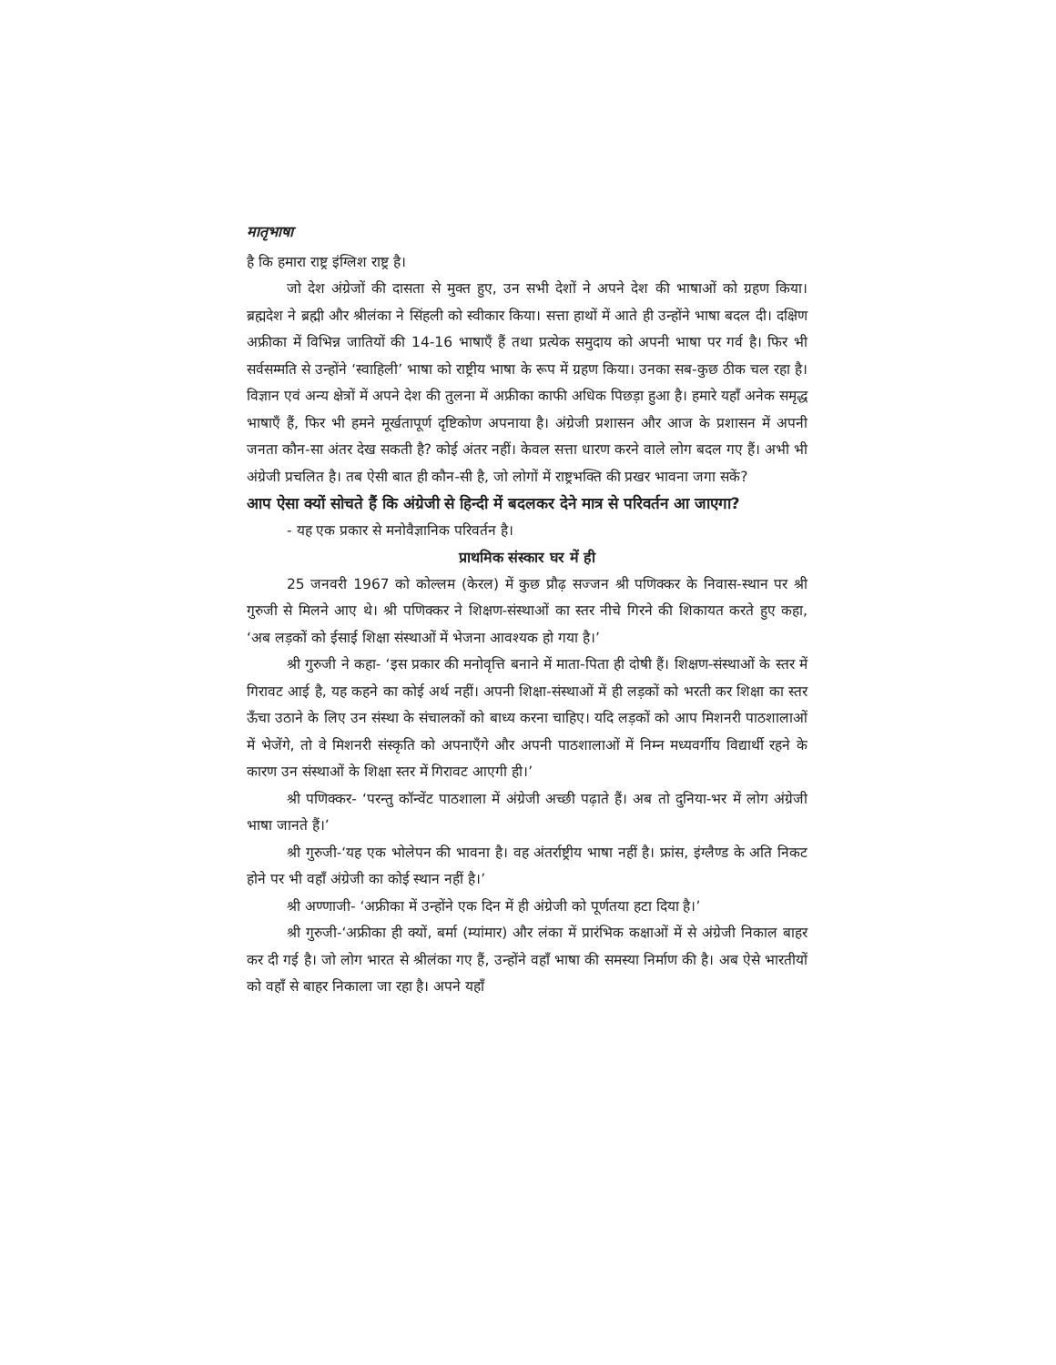मातृभाषा
है कि हमारा राष्ट्र इंग्लिश राष्ट्र है।
जो देश अंग्रेजों की दासता से मुक्त हुए, उन सभी देशों ने अपने देश की भाषाओं को ग्रहण किया। ब्रह्मदेश ने ब्रह्मी और श्रीलंका ने सिंहली को स्वीकार किया। सत्ता हाथों में आते ही उन्होंने भाषा बदल दी। दक्षिण अफ्रीका में विभिन्न जातियों की 14-16 भाषाएँ हैं तथा प्रत्येक समुदाय को अपनी भाषा पर गर्व है। फिर भी सर्वसम्मति से उन्होंने ‘स्वाहिली’ भाषा को राष्ट्रीय भाषा के रूप में ग्रहण किया। उनका सब-कुछ ठीक चल रहा है। विज्ञान एवं अन्य क्षेत्रों में अपने देश की तुलना में अफ्रीका काफी अधिक पिछड़ा हुआ है। हमारे यहाँ अनेक समृद्ध भाषाएँ हैं, फिर भी हमने मूर्खतापूर्ण दृष्टिकोण अपनाया है। अंग्रेजी प्रशासन और आज के प्रशासन में अपनी जनता कौन-सा अंतर देख सकती है? कोई अंतर नहीं। केवल सत्ता धारण करने वाले लोग बदल गए हैं। अभी भी अंग्रेजी प्रचलित है। तब ऐसी बात ही कौन-सी है, जो लोगों में राष्ट्रभक्ति की प्रखर भावना जगा सकें?
आप ऐसा क्यों सोचते हैं कि अंग्रेजी से हिन्दी में बदलकर देने मात्र से परिवर्तन आ जाएगा?
- यह एक प्रकार से मनोवैज्ञानिक परिवर्तन है।
प्राथमिक संस्कार घर में ही
25 जनवरी 1967 को कोल्लम (केरल) में कुछ प्रौढ़ सज्जन श्री पणिक्कर के निवास-स्थान पर श्री गुरुजी से मिलने आए थे। श्री पणिक्कर ने शिक्षण-संस्थाओं का स्तर नीचे गिरने की शिकायत करते हुए कहा, ‘अब लड़कों को ईसाई शिक्षा संस्थाओं में भेजना आवश्यक हो गया है।’
श्री गुरुजी ने कहा- ‘इस प्रकार की मनोवृत्ति बनाने में माता-पिता ही दोषी हैं। शिक्षण-संस्थाओं के स्तर में गिरावट आई है, यह कहने का कोई अर्थ नहीं। अपनी शिक्षा-संस्थाओं में ही लड़कों को भरती कर शिक्षा का स्तर ऊँचा उठाने के लिए उन संस्था के संचालकों को बाध्य करना चाहिए। यदि लड़कों को आप मिशनरी पाठशालाओं में भेजेंगे, तो वे मिशनरी संस्कृति को अपनाएँगे और अपनी पाठशालाओं में निम्न मध्यवर्गीय विद्यार्थी रहने के कारण उन संस्थाओं के शिक्षा स्तर में गिरावट आएगी ही।’
श्री पणिक्कर- ‘परन्तु कॉन्वेंट पाठशाला में अंग्रेजी अच्छी पढ़ाते हैं। अब तो दुनिया-भर में लोग अंग्रेजी भाषा जानते हैं।’
श्री गुरुजी-‘यह एक भोलेपन की भावना है। वह अंतर्राष्ट्रीय भाषा नहीं है। फ्रांस, इंग्लैण्ड के अति निकट होने पर भी वहाँ अंग्रेजी का कोई स्थान नहीं है।’
श्री अण्णाजी- ‘अफ्रीका में उन्होंने एक दिन में ही अंग्रेजी को पूर्णतया हटा दिया है।’
श्री गुरुजी-‘अफ्रीका ही क्यों, बर्मा (म्यांमार) और लंका में प्रारंभिक कक्षाओं में से अंग्रेजी निकाल बाहर कर दी गई है। जो लोग भारत से श्रीलंका गए हैं, उन्होंने वहाँ भाषा की समस्या निर्माण की है। अब ऐसे भारतीयों को वहाँ से बाहर निकाला जा रहा है। अपने यहाँ